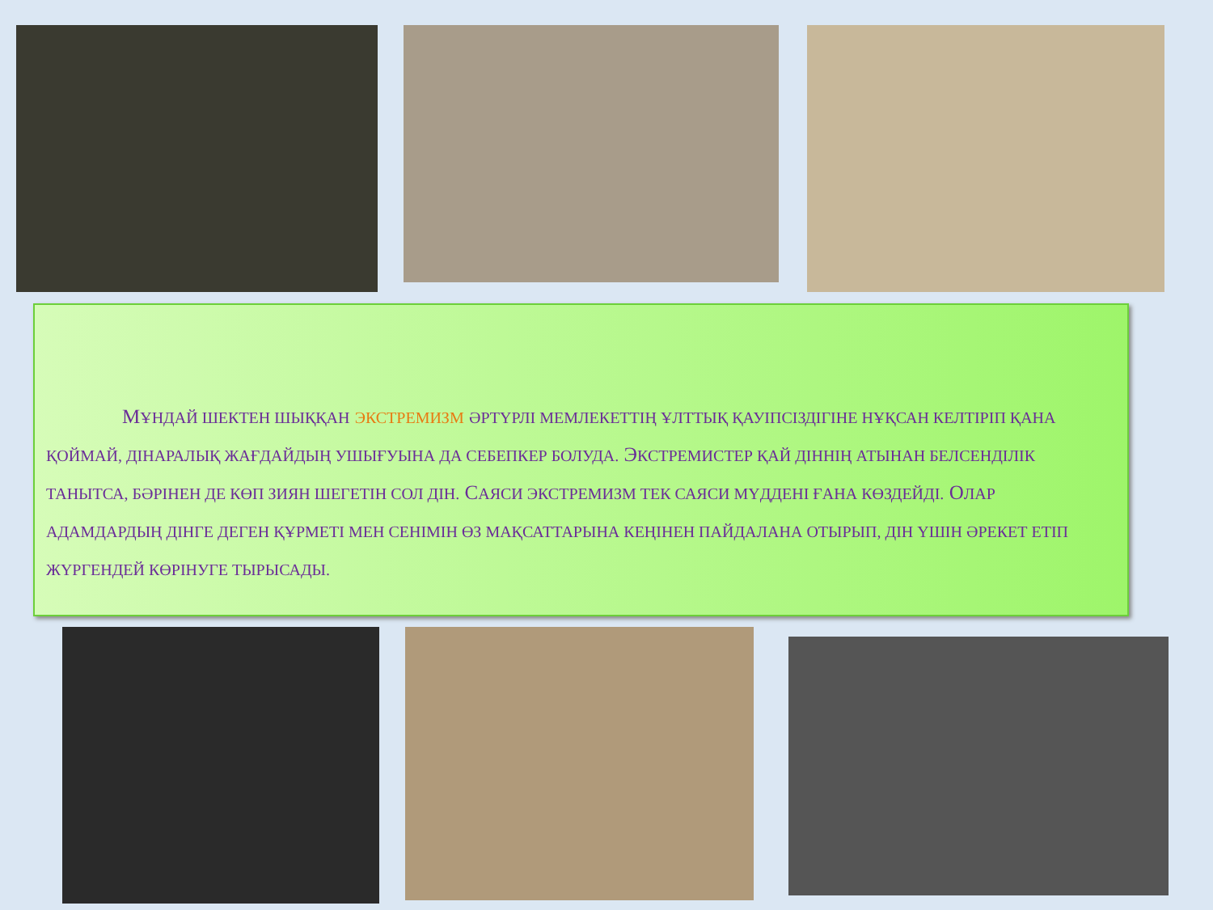МҰНДАЙ ШЕКТЕН ШЫҚҚАН ЭКСТРЕМИЗМ ӘРТҮРЛІ МЕМЛЕКЕТТІҢ ҰЛТТЫҚ ҚАУІПСІЗДІГІНЕ НҰҚСАН КЕЛТІРІП ҚАНА ҚОЙМАЙ, ДІНАРАЛЫҚ ЖАҒДАЙДЫҢ УШЫҒУЫНА ДА СЕБЕПКЕР БОЛУДА. ЭКСТРЕМИСТЕР ҚАЙ ДІННІҢ АТЫНАН БЕЛСЕНДІЛІК ТАНЫТСА, БӘРІНЕН ДЕ КӨП ЗИЯН ШЕГЕТІН СОЛ ДІН. САЯСИ ЭКСТРЕМИЗМ ТЕК САЯСИ МҮДДЕНІ ҒАНА КӨЗДЕЙДІ. ОЛАР АДАМДАРДЫҢ ДІНГЕ ДЕГЕН ҚҰРМЕТІ МЕН СЕНІМІН ӨЗ МАҚСАТТАРЫНА КЕҢІНЕН ПАЙДАЛАНА ОТЫРЫП, ДІН ҮШІН ӘРЕКЕТ ЕТІП ЖҮРГЕНДЕЙ КӨРІНУГЕ ТЫРЫСАДЫ.